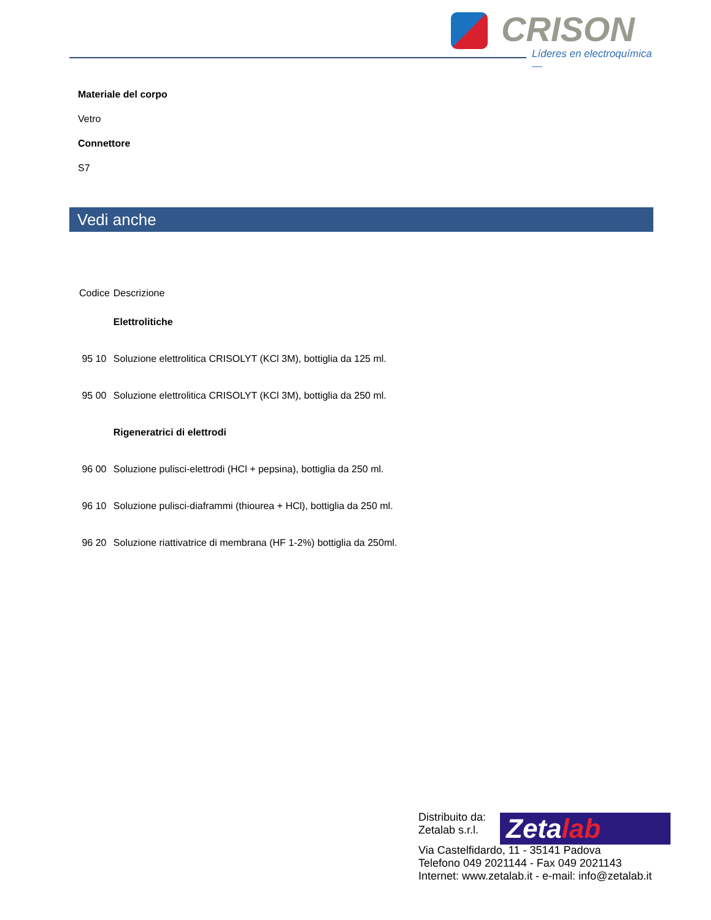CRISON
Líderes en electroquímica —
Materiale del corpo
Vetro
Connettore
S7
Vedi anche
| Codice | Descrizione |
| --- | --- |
| | Elettrolitiche |
| 95 10 | Soluzione elettrolitica CRISOLYT (KCl 3M), bottiglia da 125 ml. |
| 95 00 | Soluzione elettrolitica CRISOLYT (KCl 3M), bottiglia da 250 ml. |
| | Rigeneratrici di elettrodi |
| 96 00 | Soluzione pulisci-elettrodi (HCl + pepsina), bottiglia da 250 ml. |
| 96 10 | Soluzione pulisci-diaframmi (thiourea + HCl), bottiglia da 250 ml. |
| 96 20 | Soluzione riattivatrice di membrana (HF 1-2%) bottiglia da 250ml. |
Distribuito da:
Zetalab s.r.l.
Via Castelfidardo, 11 - 35141 Padova
Telefono 049 2021144 - Fax 049 2021143
Internet: www.zetalab.it - e-mail: info@zetalab.it
Zetalab